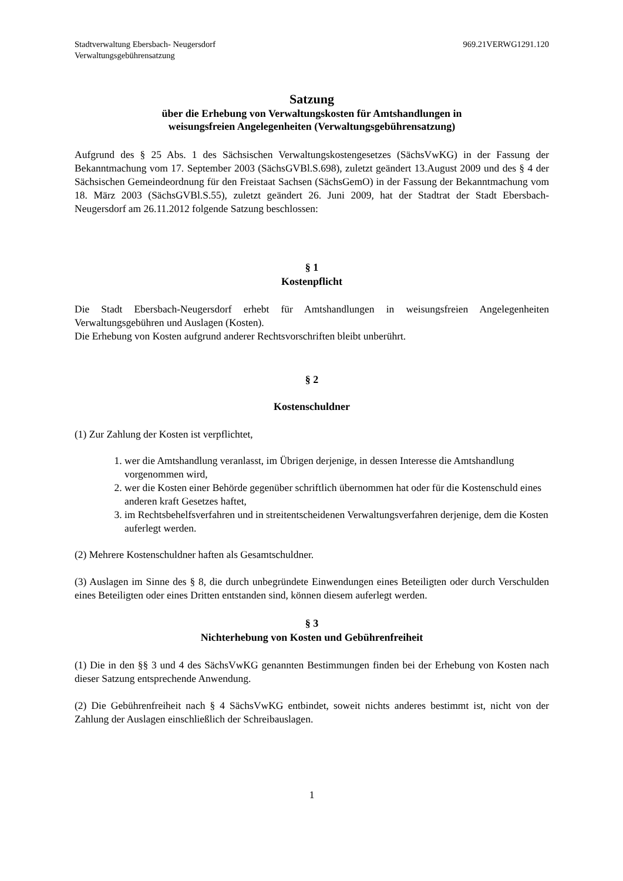Stadtverwaltung Ebersbach- Neugersdorf
Verwaltungsgebührensatzung
969.21VERWG1291.120
Satzung
über die Erhebung von Verwaltungskosten für Amtshandlungen in
weisungsfreien Angelegenheiten (Verwaltungsgebührensatzung)
Aufgrund des § 25 Abs. 1 des Sächsischen Verwaltungskostengesetzes (SächsVwKG) in der Fassung der Bekanntmachung vom 17. September 2003 (SächsGVBl.S.698), zuletzt geändert 13.August 2009 und des § 4 der Sächsischen Gemeindeordnung für den Freistaat Sachsen (SächsGemO) in der Fassung der Bekanntmachung vom 18. März 2003 (SächsGVBl.S.55), zuletzt geändert 26. Juni 2009, hat der Stadtrat der Stadt Ebersbach-Neugersdorf am 26.11.2012 folgende Satzung beschlossen:
§ 1
Kostenpflicht
Die Stadt Ebersbach-Neugersdorf erhebt für Amtshandlungen in weisungsfreien Angelegenheiten Verwaltungsgebühren und Auslagen (Kosten).
Die Erhebung von Kosten aufgrund anderer Rechtsvorschriften bleibt unberührt.
§ 2
Kostenschuldner
(1) Zur Zahlung der Kosten ist verpflichtet,
1. wer die Amtshandlung veranlasst, im Übrigen derjenige, in dessen Interesse die Amtshandlung vorgenommen wird,
2. wer die Kosten einer Behörde gegenüber schriftlich übernommen hat oder für die Kostenschuld eines anderen kraft Gesetzes haftet,
3. im Rechtsbehelfsverfahren und in streitentscheidenen Verwaltungsverfahren derjenige, dem die Kosten auferlegt werden.
(2) Mehrere Kostenschuldner haften als Gesamtschuldner.
(3) Auslagen im Sinne des § 8, die durch unbegründete Einwendungen eines Beteiligten oder durch Verschulden eines Beteiligten oder eines Dritten entstanden sind, können diesem auferlegt werden.
§ 3
Nichterhebung von Kosten und Gebührenfreiheit
(1) Die in den §§ 3 und 4 des SächsVwKG genannten Bestimmungen finden bei der Erhebung von Kosten nach dieser Satzung entsprechende Anwendung.
(2) Die Gebührenfreiheit nach § 4 SächsVwKG entbindet, soweit nichts anderes bestimmt ist, nicht von der Zahlung der Auslagen einschließlich der Schreibauslagen.
1